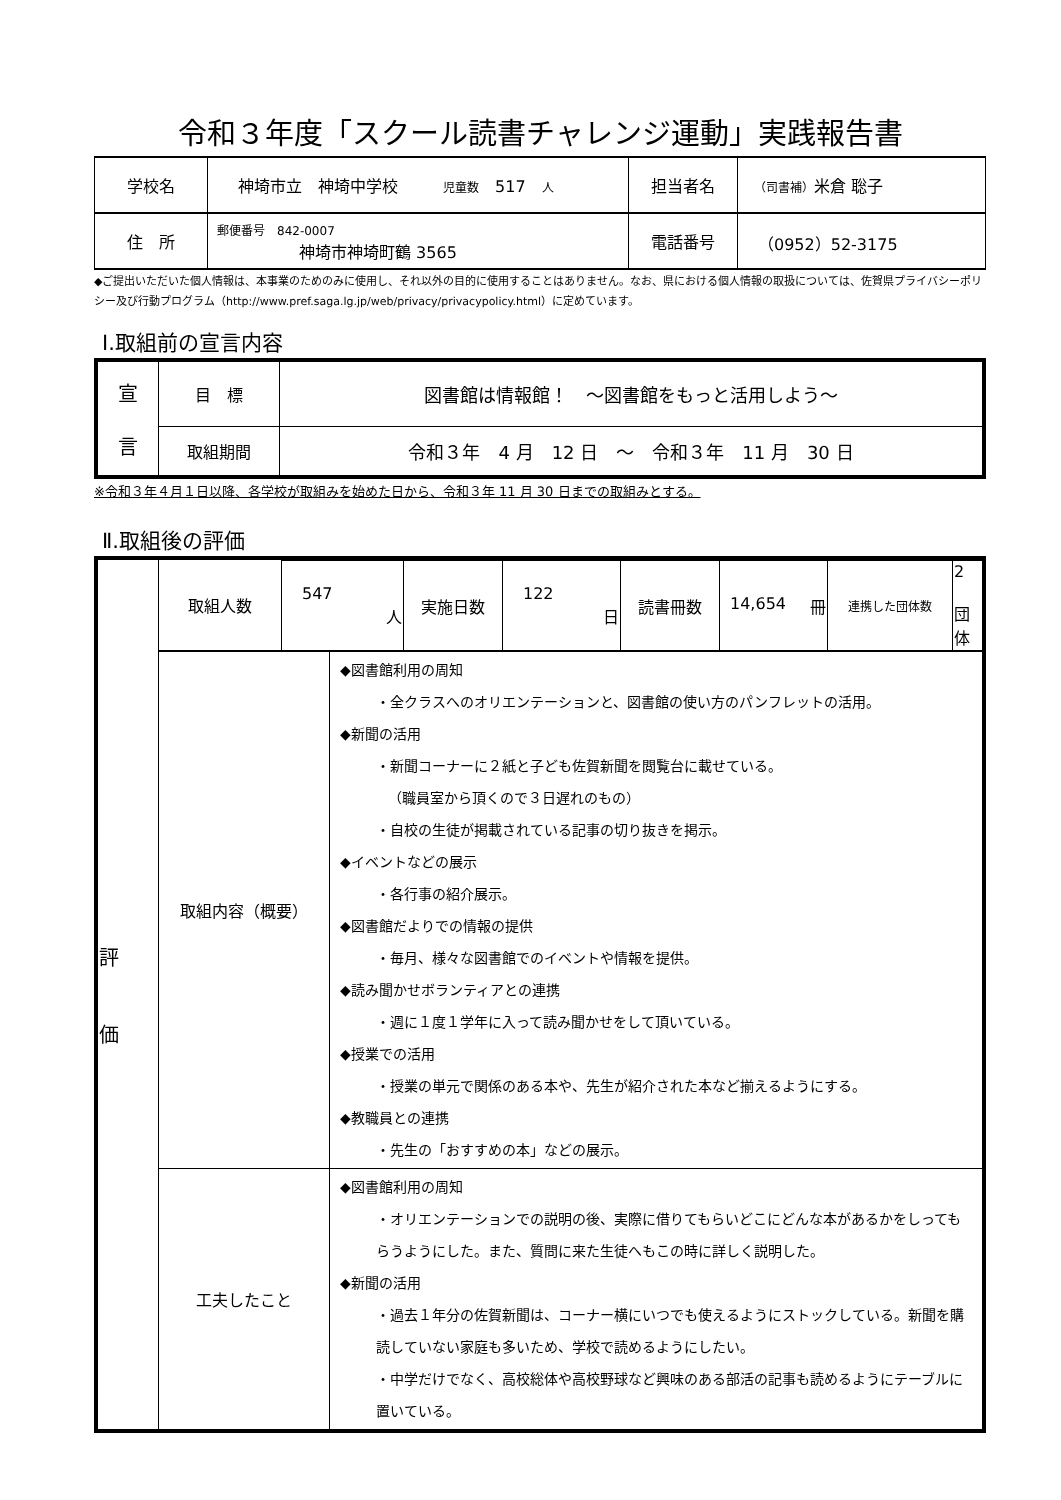令和３年度「スクール読書チャレンジ運動」実践報告書
| 学校名 | 神埼市立 神埼中学校 児童数 517 人 | 担当者名 | （司書補） 米倉 聡子 |
| 住 所 | 郵便番号 842-0007 神埼市神埼町鶴 3565 | 電話番号 | （0952）52-3175 |
◆ご提出いただいた個人情報は、本事業のためのみに使用し、それ以外の目的に使用することはありません。なお、県における個人情報の取扱については、佐賀県プライバシーポリシー及び行動プログラム（http://www.pref.saga.lg.jp/web/privacy/privacypolicy.html）に定めています。
Ⅰ.取組前の宣言内容
| 宣 言 | 目 標 | 図書館は情報館！ ～図書館をもっと活用しよう～ |
| | 取組期間 | 令和３年 4 月 12 日 ～ 令和３年 11 月 30 日 |
※令和３年４月１日以降、各学校が取組みを始めた日から、令和３年 11 月 30 日までの取組みとする。
Ⅱ.取組後の評価
| 評 価 | / 取組人数 / 547 人 / 実施日数 / 122 日 / 読書冊数 / 14,654 冊 / 連携した団体数 / 2 団体 / | |
| | 取組内容（概要） | ◆図書館利用の周知 ・全クラスへのオリエンテーションと、図書館の使い方のパンフレットの活用。 ◆新聞の活用 ・新聞コーナーに２紙と子ども佐賀新聞を閲覧台に載せている。 （職員室から頂くので３日遅れのもの） ・自校の生徒が掲載されている記事の切り抜きを掲示。 ◆イベントなどの展示 ・各行事の紹介展示。 ◆図書館だよりでの情報の提供 ・毎月、様々な図書館でのイベントや情報を提供。 ◆読み聞かせボランティアとの連携 ・週に１度１学年に入って読み聞かせをして頂いている。 ◆授業での活用 ・授業の単元で関係のある本や、先生が紹介された本など揃えるようにする。 ◆教職員との連携 ・先生の「おすすめの本」などの展示。 |
| | 工夫したこと | ◆図書館利用の周知 ・オリエンテーションでの説明の後、実際に借りてもらいどこにどんな本があるかをしってもらうようにした。また、質問に来た生徒へもこの時に詳しく説明した。 ◆新聞の活用 ・過去１年分の佐賀新聞は、コーナー横にいつでも使えるようにストックしている。新聞を購読していない家庭も多いため、学校で読めるようにしたい。 ・中学だけでなく、高校総体や高校野球など興味のある部活の記事も読めるようにテーブルに置いている。 |